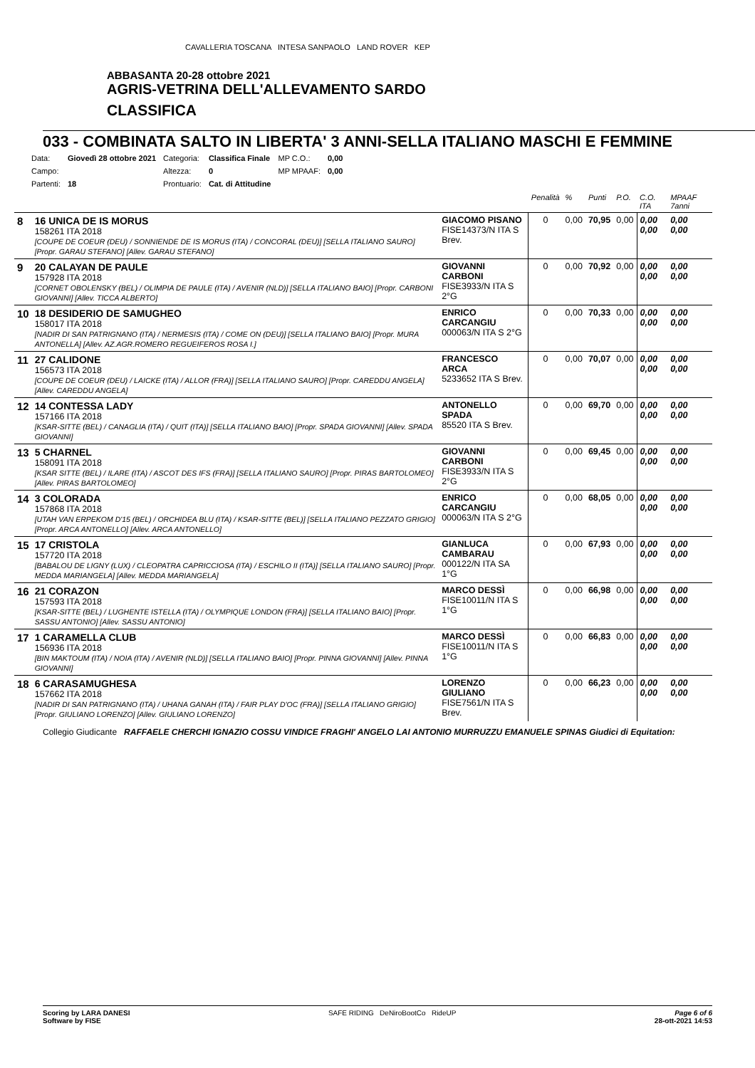CAVALLERIA TOSCANA INTESA SANPAOLO LAND ROVER KEP
ABBASANTA 20-28 ottobre 2021
AGRIS-VETRINA DELL'ALLEVAMENTO SARDO
CLASSIFICA
033 - COMBINATA SALTO IN LIBERTA' 3 ANNI-SELLA ITALIANO MASCHI E FEMMINE
| Data: | Giovedì 28 ottobre 2021 | Categoria: | Classifica Finale | MP C.O.: | 0,00 |
| Campo: | | Altezza: | 0 | MP MPAAF: | 0,00 |
| Partenti: | 18 | Prontuario: | Cat. di Attitudine | | |
| | | | Penalità | % | Punti | P.O. | C.O. ITA | MPAAF 7anni |
| 8 | 16 UNICA DE IS MORUS 158261 ITA 2018 [COUPE DE COEUR (DEU) / SONNIENDE DE IS MORUS (ITA) / CONCORAL (DEU)] [SELLA ITALIANO SAURO] [Propr. GARAU STEFANO] [Allev. GARAU STEFANO] | GIACOMO PISANO FISE14373/N ITA S Brev. | 0 | 0,00 | 70,95 | 0,00 | 0,00 0,00 | 0,00 0,00 |
| 9 | 20 CALAYAN DE PAULE 157928 ITA 2018 [CORNET OBOLENSKY (BEL) / OLIMPIA DE PAULE (ITA) / AVENIR (NLD)] [SELLA ITALIANO BAIO] [Propr. CARBONI GIOVANNI] [Allev. TICCA ALBERTO] | GIOVANNI CARBONI FISE3933/N ITA S 2°G | 0 | 0,00 | 70,92 | 0,00 | 0,00 0,00 | 0,00 0,00 |
| 10 | 18 DESIDERIO DE SAMUGHEO 158017 ITA 2018 [NADIR DI SAN PATRIGNANO (ITA) / NERMESIS (ITA) / COME ON (DEU)] [SELLA ITALIANO BAIO] [Propr. MURA ANTONELLA] [Allev. AZ.AGR.ROMERO REGUEIFEROS ROSA I.] | ENRICO CARCANGIU 000063/N ITA S 2°G | 0 | 0,00 | 70,33 | 0,00 | 0,00 0,00 | 0,00 0,00 |
| 11 | 27 CALIDONE 156573 ITA 2018 [COUPE DE COEUR (DEU) / LAICKE (ITA) / ALLOR (FRA)] [SELLA ITALIANO SAURO] [Propr. CAREDDU ANGELA] [Allev. CAREDDU ANGELA] | FRANCESCO ARCA 5233652 ITA S Brev. | 0 | 0,00 | 70,07 | 0,00 | 0,00 0,00 | 0,00 0,00 |
| 12 | 14 CONTESSA LADY 157166 ITA 2018 [KSAR-SITTE (BEL) / CANAGLIA (ITA) / QUIT (ITA)] [SELLA ITALIANO BAIO] [Propr. SPADA GIOVANNI] [Allev. SPADA GIOVANNI] | ANTONELLO SPADA 85520 ITA S Brev. | 0 | 0,00 | 69,70 | 0,00 | 0,00 0,00 | 0,00 0,00 |
| 13 | 5 CHARNEL 158091 ITA 2018 [KSAR SITTE (BEL) / ILARE (ITA) / ASCOT DES IFS (FRA)] [SELLA ITALIANO SAURO] [Propr. PIRAS BARTOLOMEO] [Allev. PIRAS BARTOLOMEO] | GIOVANNI CARBONI FISE3933/N ITA S 2°G | 0 | 0,00 | 69,45 | 0,00 | 0,00 0,00 | 0,00 0,00 |
| 14 | 3 COLORADA 157868 ITA 2018 [UTAH VAN ERPEKOM D'15 (BEL) / ORCHIDEA BLU (ITA) / KSAR-SITTE (BEL)] [SELLA ITALIANO PEZZATO GRIGIO] [Propr. ARCA ANTONELLO] [Allev. ARCA ANTONELLO] | ENRICO CARCANGIU 000063/N ITA S 2°G | 0 | 0,00 | 68,05 | 0,00 | 0,00 0,00 | 0,00 0,00 |
| 15 | 17 CRISTOLA 157720 ITA 2018 [BABALOU DE LIGNY (LUX) / CLEOPATRA CAPRICCIOSA (ITA) / ESCHILO II (ITA)] [SELLA ITALIANO SAURO] [Propr. MEDDA MARIANGELA] [Allev. MEDDA MARIANGELA] | GIANLUCA CAMBARAU 000122/N ITA SA 1°G | 0 | 0,00 | 67,93 | 0,00 | 0,00 0,00 | 0,00 0,00 |
| 16 | 21 CORAZON 157593 ITA 2018 [KSAR-SITTE (BEL) / LUGHENTE ISTELLA (ITA) / OLYMPIQUE LONDON (FRA)] [SELLA ITALIANO BAIO] [Propr. SASSU ANTONIO] [Allev. SASSU ANTONIO] | MARCO DESSÌ FISE10011/N ITA S 1°G | 0 | 0,00 | 66,98 | 0,00 | 0,00 0,00 | 0,00 0,00 |
| 17 | 1 CARAMELLA CLUB 156936 ITA 2018 [BIN MAKTOUM (ITA) / NOIA (ITA) / AVENIR (NLD)] [SELLA ITALIANO BAIO] [Propr. PINNA GIOVANNI] [Allev. PINNA GIOVANNI] | MARCO DESSÌ FISE10011/N ITA S 1°G | 0 | 0,00 | 66,83 | 0,00 | 0,00 0,00 | 0,00 0,00 |
| 18 | 6 CARASAMUGHESA 157662 ITA 2018 [NADIR DI SAN PATRIGNANO (ITA) / UHANA GANAH (ITA) / FAIR PLAY D'OC (FRA)] [SELLA ITALIANO GRIGIO] [Propr. GIULIANO LORENZO] [Allev. GIULIANO LORENZO] | LORENZO GIULIANO FISE7561/N ITA S Brev. | 0 | 0,00 | 66,23 | 0,00 | 0,00 0,00 | 0,00 0,00 |
Collegio Giudicante RAFFAELE CHERCHI IGNAZIO COSSU VINDICE FRAGHI' ANGELO LAI ANTONIO MURRUZZU EMANUELE SPINAS Giudici di Equitation:
Scoring by LARA DANESI
Software by FISE SAFE RIDING DeNiroBootCo RideUP Page 6 of 6
28-ott-2021 14:53